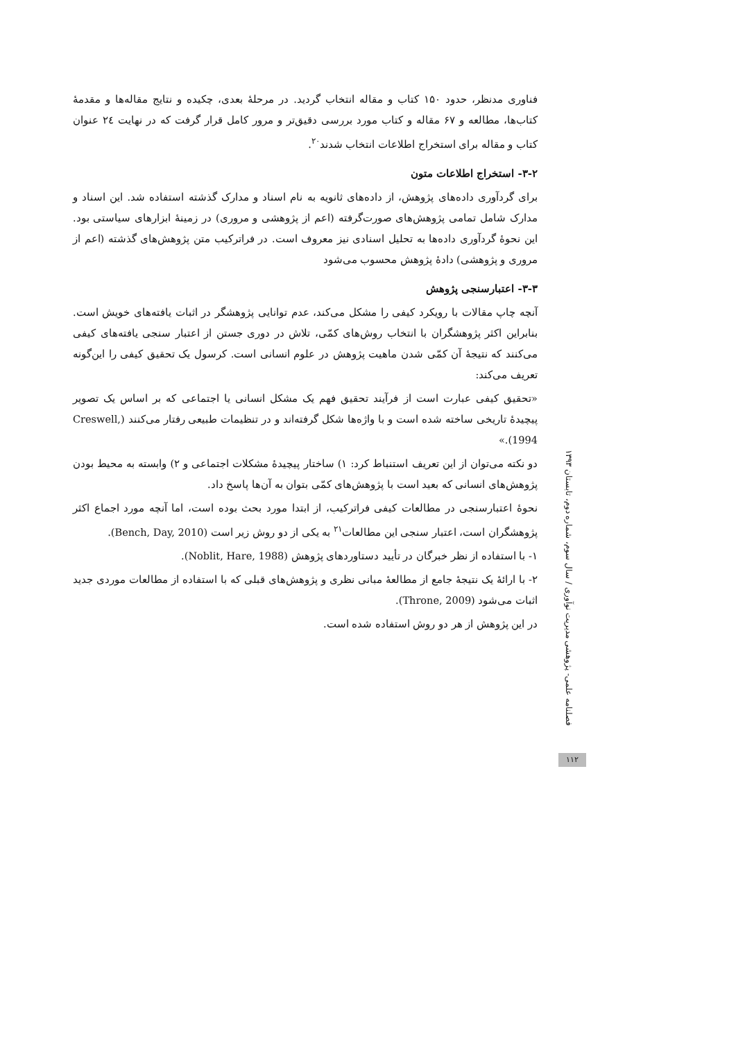فناوری مدنظر، حدود ۱۵۰ کتاب و مقاله انتخاب گردید. در مرحلهٔ بعدی، چکیده و نتایج مقاله‌ها و مقدمهٔ کتاب‌ها، مطالعه و ۶۷ مقاله و کتاب مورد بررسی دقیق‌تر و مرور کامل قرار گرفت که در نهایت ۲٤ عنوان کتاب و مقاله برای استخراج اطلاعات انتخاب شدند<sup>۲۰</sup>.
۳-۲- استخراج اطلاعات متون
برای گردآوری داده‌های پژوهش، از داده‌های ثانویه به نام اسناد و مدارک گذشته استفاده شد. این اسناد و مدارک شامل تمامی پژوهش‌های صورت‌گرفته (اعم از پژوهشی و مروری) در زمینهٔ ابزارهای سیاستی بود. این نحوهٔ گردآوری داده‌ها به تحلیل اسنادی نیز معروف است. در فراترکیب متن پژوهش‌های گذشته (اعم از مروری و پژوهشی) دادهٔ پژوهش محسوب می‌شود
۳-۳- اعتبارسنجی پژوهش
آنچه چاپ مقالات با رویکرد کیفی را مشکل می‌کند، عدم توانایی پژوهشگر در اثبات یافته‌های خویش است. بنابراین اکثر پژوهشگران با انتخاب روش‌های کمّی، تلاش در دوری جستن از اعتبار سنجی یافته‌های کیفی می‌کنند که نتیجهٔ آن کمّی شدن ماهیت پژوهش در علوم انسانی است. کرسول یک تحقیق کیفی را این‌گونه تعریف می‌کند:
«تحقیق کیفی عبارت است از فرآیند تحقیق فهم یک مشکل انسانی یا اجتماعی که بر اساس یک تصویر پیچیدهٔ تاریخی ساخته شده است و با واژه‌ها شکل گرفته‌اند و در تنظیمات طبیعی رفتار می‌کنند (Creswell, 1994).»
دو نکته می‌توان از این تعریف استنباط کرد: ۱) ساختار پیچیدهٔ مشکلات اجتماعی و ۲) وابسته به محیط بودن پژوهش‌های انسانی که بعید است با پژوهش‌های کمّی بتوان به آن‌ها پاسخ داد.
نحوهٔ اعتبارسنجی در مطالعات کیفی فراترکیب، از ابتدا مورد بحث بوده است، اما آنچه مورد اجماع اکثر پژوهشگران است، اعتبار سنجی این مطالعات<sup>۲۱</sup> به یکی از دو روش زیر است (Bench, Day, 2010).
۱- با استفاده از نظر خبرگان در تأیید دستاوردهای پژوهش (Noblit, Hare, 1988).
۲- با ارائهٔ یک نتیجهٔ جامع از مطالعهٔ مبانی نظری و پژوهش‌های قبلی که با استفاده از مطالعات موردی جدید اثبات می‌شود (Throne, 2009).
در این پژوهش از هر دو روش استفاده شده است.
فصلنامه علمی- پژوهشی مدیریت نوآوری / سال سوم، شماره دوم، تابستان ۱۳۹۳
۱۱۲